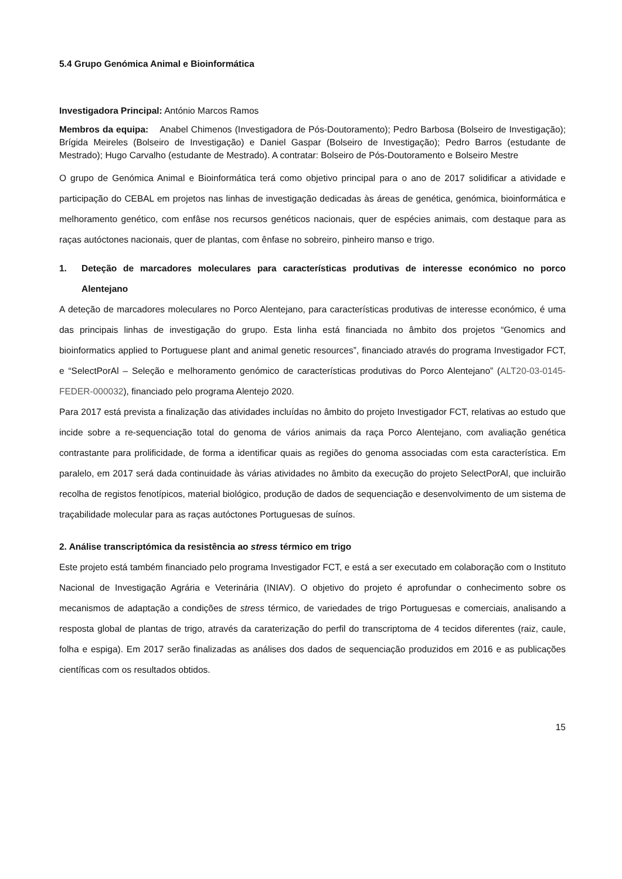5.4 Grupo Genómica Animal e Bioinformática
Investigadora Principal: António Marcos Ramos
Membros da equipa: Anabel Chimenos (Investigadora de Pós-Doutoramento); Pedro Barbosa (Bolseiro de Investigação); Brígida Meireles (Bolseiro de Investigação) e Daniel Gaspar (Bolseiro de Investigação); Pedro Barros (estudante de Mestrado); Hugo Carvalho (estudante de Mestrado). A contratar: Bolseiro de Pós-Doutoramento e Bolseiro Mestre
O grupo de Genómica Animal e Bioinformática terá como objetivo principal para o ano de 2017 solidificar a atividade e participação do CEBAL em projetos nas linhas de investigação dedicadas às áreas de genética, genómica, bioinformática e melhoramento genético, com enfâse nos recursos genéticos nacionais, quer de espécies animais, com destaque para as raças autóctones nacionais, quer de plantas, com ênfase no sobreiro, pinheiro manso e trigo.
1. Deteção de marcadores moleculares para características produtivas de interesse económico no porco Alentejano
A deteção de marcadores moleculares no Porco Alentejano, para características produtivas de interesse económico, é uma das principais linhas de investigação do grupo. Esta linha está financiada no âmbito dos projetos “Genomics and bioinformatics applied to Portuguese plant and animal genetic resources”, financiado através do programa Investigador FCT, e “SelectPorAl – Seleção e melhoramento genómico de características produtivas do Porco Alentejano” (ALT20-03-0145-FEDER-000032), financiado pelo programa Alentejo 2020.
Para 2017 está prevista a finalização das atividades incluídas no âmbito do projeto Investigador FCT, relativas ao estudo que incide sobre a re-sequenciação total do genoma de vários animais da raça Porco Alentejano, com avaliação genética contrastante para prolificidade, de forma a identificar quais as regiões do genoma associadas com esta característica. Em paralelo, em 2017 será dada continuidade às várias atividades no âmbito da execução do projeto SelectPorAl, que incluirão recolha de registos fenotípicos, material biológico, produção de dados de sequenciação e desenvolvimento de um sistema de traçabilidade molecular para as raças autóctones Portuguesas de suínos.
2. Análise transcriptómica da resistência ao stress térmico em trigo
Este projeto está também financiado pelo programa Investigador FCT, e está a ser executado em colaboração com o Instituto Nacional de Investigação Agrária e Veterinária (INIAV). O objetivo do projeto é aprofundar o conhecimento sobre os mecanismos de adaptação a condições de stress térmico, de variedades de trigo Portuguesas e comerciais, analisando a resposta global de plantas de trigo, através da caraterização do perfil do transcriptoma de 4 tecidos diferentes (raiz, caule, folha e espiga). Em 2017 serão finalizadas as análises dos dados de sequenciação produzidos em 2016 e as publicações científicas com os resultados obtidos.
15